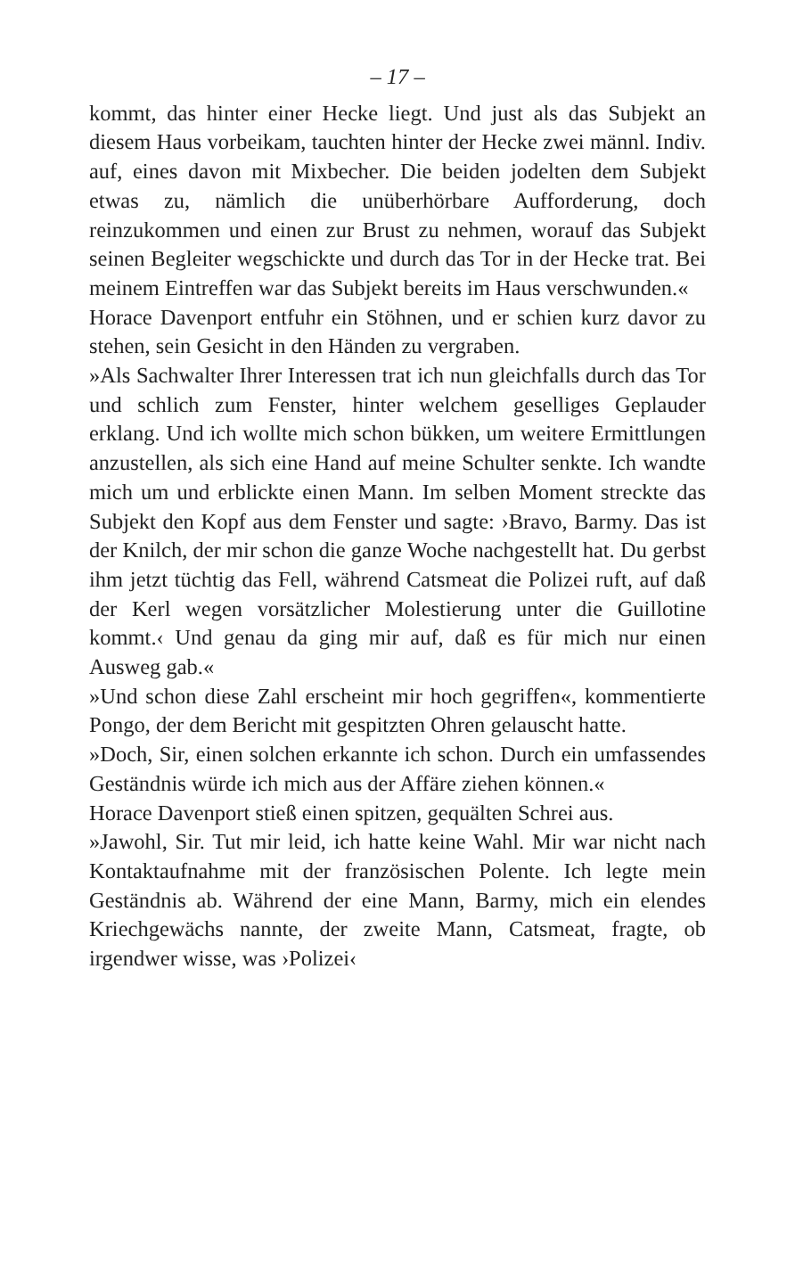– 17 –
kommt, das hinter einer Hecke liegt. Und just als das Subjekt an diesem Haus vorbeikam, tauchten hinter der Hecke zwei männl. Indiv. auf, eines davon mit Mixbecher. Die beiden jodelten dem Subjekt etwas zu, nämlich die unüberhörbare Aufforderung, doch reinzukommen und einen zur Brust zu nehmen, worauf das Subjekt seinen Begleiter wegschickte und durch das Tor in der Hecke trat. Bei meinem Eintreffen war das Subjekt bereits im Haus verschwunden.«
Horace Davenport entfuhr ein Stöhnen, und er schien kurz davor zu stehen, sein Gesicht in den Händen zu vergraben.
»Als Sachwalter Ihrer Interessen trat ich nun gleichfalls durch das Tor und schlich zum Fenster, hinter welchem geselliges Geplauder erklang. Und ich wollte mich schon bükken, um weitere Ermittlungen anzustellen, als sich eine Hand auf meine Schulter senkte. Ich wandte mich um und erblickte einen Mann. Im selben Moment streckte das Subjekt den Kopf aus dem Fenster und sagte: ›Bravo, Barmy. Das ist der Knilch, der mir schon die ganze Woche nachgestellt hat. Du gerbst ihm jetzt tüchtig das Fell, während Catsmeat die Polizei ruft, auf daß der Kerl wegen vorsätzlicher Molestierung unter die Guillotine kommt.‹ Und genau da ging mir auf, daß es für mich nur einen Ausweg gab.«
»Und schon diese Zahl erscheint mir hoch gegriffen«, kommentierte Pongo, der dem Bericht mit gespitzten Ohren gelauscht hatte.
»Doch, Sir, einen solchen erkannte ich schon. Durch ein umfassendes Geständnis würde ich mich aus der Affäre ziehen können.«
Horace Davenport stieß einen spitzen, gequälten Schrei aus.
»Jawohl, Sir. Tut mir leid, ich hatte keine Wahl. Mir war nicht nach Kontaktaufnahme mit der französischen Polente. Ich legte mein Geständnis ab. Während der eine Mann, Barmy, mich ein elendes Kriechgewächs nannte, der zweite Mann, Catsmeat, fragte, ob irgendwer wisse, was ›Polizei‹